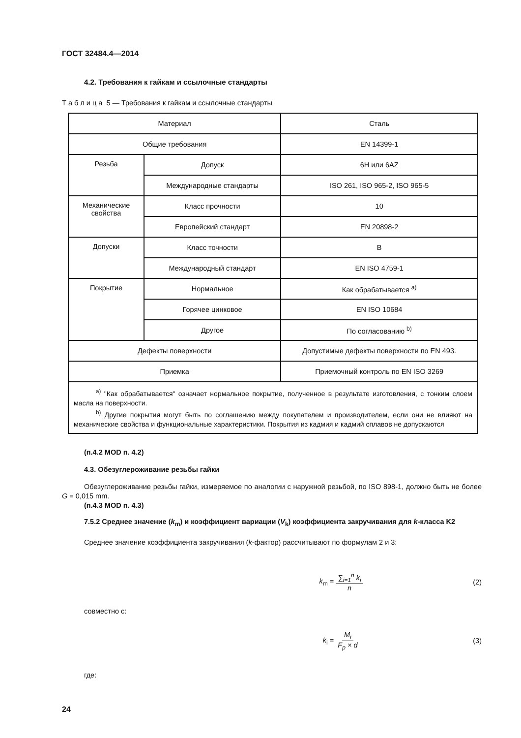ГОСТ 32484.4—2014
4.2. Требования к гайкам и ссылочные стандарты
Т а б л и ц а 5 — Требования к гайкам и ссылочные стандарты
| Материал | | Сталь |
| Общие требования | | EN 14399-1 |
| Резьба | Допуск | 6H или 6AZ |
| | Международные стандарты | ISO 261, ISO 965-2, ISO 965-5 |
| Механические свойства | Класс прочности | 10 |
| | Европейский стандарт | EN 20898-2 |
| Допуски | Класс точности | B |
| | Международный стандарт | EN ISO 4759-1 |
| Покрытие | Нормальное | Как обрабатывается <sup>a)</sup> |
| | Горячее цинковое | EN ISO 10684 |
| | Другое | По согласованию <sup>b)</sup> |
| Дефекты поверхности | | Допустимые дефекты поверхности по EN 493. |
| Приемка | | Приемочный контроль по EN ISO 3269 |
| <sup>a)</sup> "Как обрабатывается" означает нормальное покрытие, полученное в результате изготовления, с тонким слоем масла на поверхности. <sup>b)</sup> Другие покрытия могут быть по соглашению между покупателем и производителем, если они не влияют на механические свойства и функциональные характеристики. Покрытия из кадмия и кадмий сплавов не допускаются | | |
(п.4.2 MOD п. 4.2)
4.3. Обезуглероживание резьбы гайки
Обезуглероживание резьбы гайки, измеряемое по аналогии с наружной резьбой, по ISO 898-1, должно быть не более G = 0,015 mm.
(п.4.3 MOD п. 4.3)
7.5.2 Среднее значение (k<sub>m</sub>) и коэффициент вариации (V<sub>k</sub>) коэффициента закручивания для k-класса K2
Среднее значение коэффициента закручивания (k-фактор) рассчитывают по формулам 2 и 3:
k<sub>m</sub> = ∑<sub>i=1</sub><sup>n</sup> k<sub>i</sub> n (2)
совместно с:
k<sub>i</sub> = M<sub>i</sub> F<sub>p</sub> × d (3)
где:
24